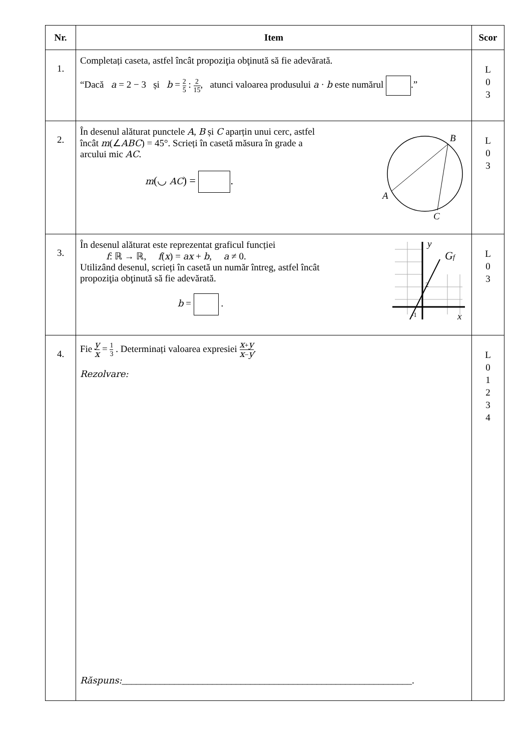| Nr. | Item | Scor |
| --- | --- | --- |
| 1. | Completați caseta, astfel încât propoziţia obţinută să fie adevărată. “Dacă a = 2 − 3 și b = 2 5 : 2 15 , atunci valoarea produsului a · b este numărul .” | L 0 3 |
| 2. | În desenul alăturat punctele A , B și C aparțin unui cerc, astfel încât m (∠ ABC ) = 45°. Scrieți în casetă măsura în grade a arcului mic AC . m (◡ AC ) = . B A C | L 0 3 |
| 3. | În desenul alăturat este reprezentat graficul funcției f : ℝ → ℝ, f ( x ) = ax + b , a ≠ 0. Utilizând desenul, scrieți în casetă un număr întreg, astfel încât propoziţia obţinută să fie adevărată. b = . y G f 2 -1 x | L 0 3 |
| 4. | Fie y x = 1 3 . Determinați valoarea expresiei x + y x − y . Rezolvare: Răspuns: _____________________________________________________________. | L 0 1 2 3 4 |